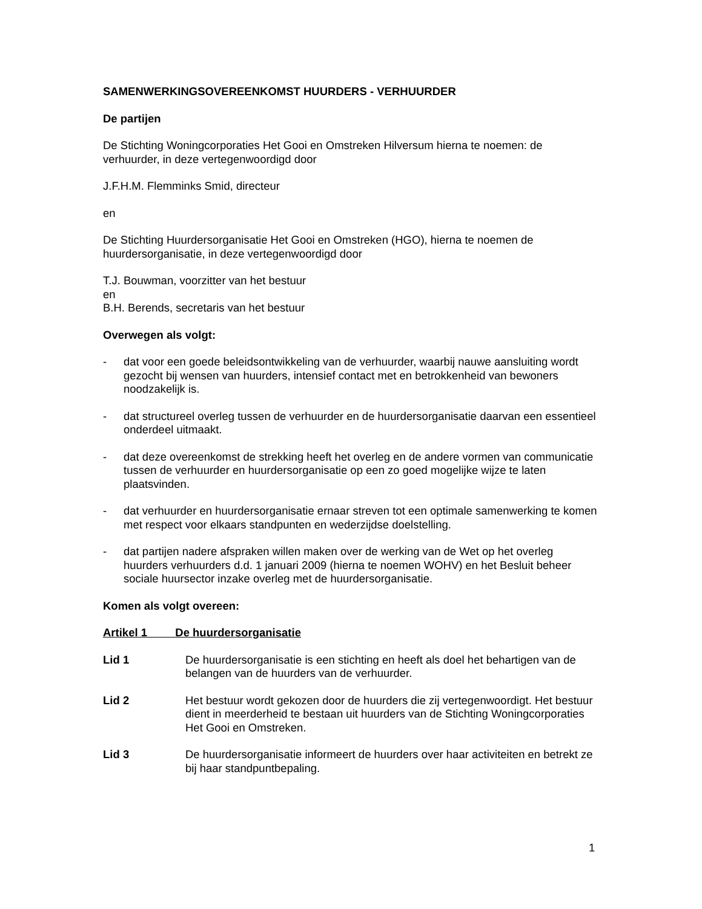SAMENWERKINGSOVEREENKOMST HUURDERS - VERHUURDER
De partijen
De Stichting Woningcorporaties Het Gooi en Omstreken Hilversum hierna te noemen: de verhuurder, in deze vertegenwoordigd door
J.F.H.M. Flemminks Smid, directeur
en
De Stichting Huurdersorganisatie Het Gooi en Omstreken (HGO), hierna te noemen de huurdersorganisatie, in deze vertegenwoordigd door
T.J. Bouwman, voorzitter van het bestuur
en
B.H. Berends, secretaris van het bestuur
Overwegen als volgt:
- dat voor een goede beleidsontwikkeling van de verhuurder, waarbij nauwe aansluiting wordt gezocht bij wensen van huurders, intensief contact met en betrokkenheid van bewoners noodzakelijk is.
- dat structureel overleg tussen de verhuurder en de huurdersorganisatie daarvan een essentieel onderdeel uitmaakt.
- dat deze overeenkomst de strekking heeft het overleg en de andere vormen van communicatie tussen de verhuurder en huurdersorganisatie op een zo goed mogelijke wijze te laten plaatsvinden.
- dat verhuurder en huurdersorganisatie ernaar streven tot een optimale samenwerking te komen met respect voor elkaars standpunten en wederzijdse doelstelling.
- dat partijen nadere afspraken willen maken over de werking van de Wet op het overleg huurders verhuurders d.d. 1 januari 2009 (hierna te noemen WOHV) en het Besluit beheer sociale huursector inzake overleg met de huurdersorganisatie.
Komen als volgt overeen:
Artikel 1 De huurdersorganisatie
Lid 1 De huurdersorganisatie is een stichting en heeft als doel het behartigen van de belangen van de huurders van de verhuurder.
Lid 2 Het bestuur wordt gekozen door de huurders die zij vertegenwoordigt. Het bestuur dient in meerderheid te bestaan uit huurders van de Stichting Woningcorporaties Het Gooi en Omstreken.
Lid 3 De huurdersorganisatie informeert de huurders over haar activiteiten en betrekt ze bij haar standpuntbepaling.
1